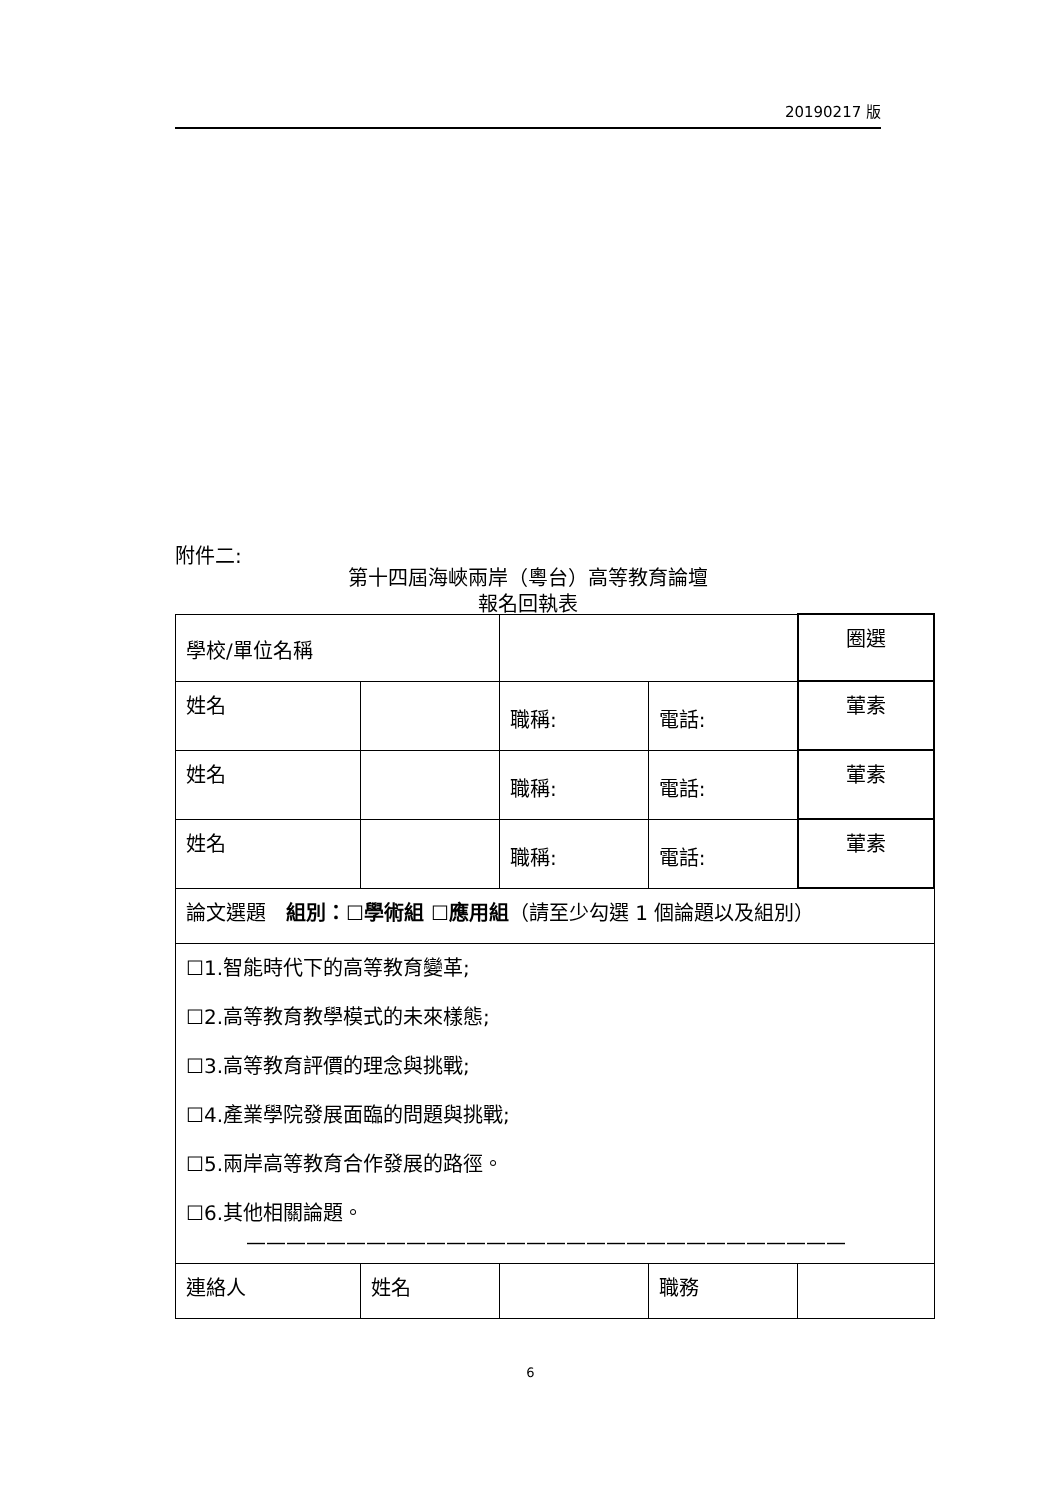20190217 版
附件二:
第十四屆海峽兩岸（粵台）高等教育論壇
報名回執表
| 學校/單位名稱 | | | | | 圈選 |
| 姓名 | | 職稱: | 電話: | | 葷素 |
| 姓名 | | 職稱: | 電話: | | 葷素 |
| 姓名 | | 職稱: | 電話: | | 葷素 |
| 論文選題 組別：☐學術組 ☐應用組 （請至少勾選 1 個論題以及組別） | | | | | |
| ☐1.智能時代下的高等教育變革; ☐2.高等教育教學模式的未來樣態; ☐3.高等教育評價的理念與挑戰; ☐4.產業學院發展面臨的問題與挑戰; ☐5.兩岸高等教育合作發展的路徑。 ☐6.其他相關論題。 —————————————————————————————— | | | | | |
| 連絡人 | 姓名 | | 職務 | | |
6